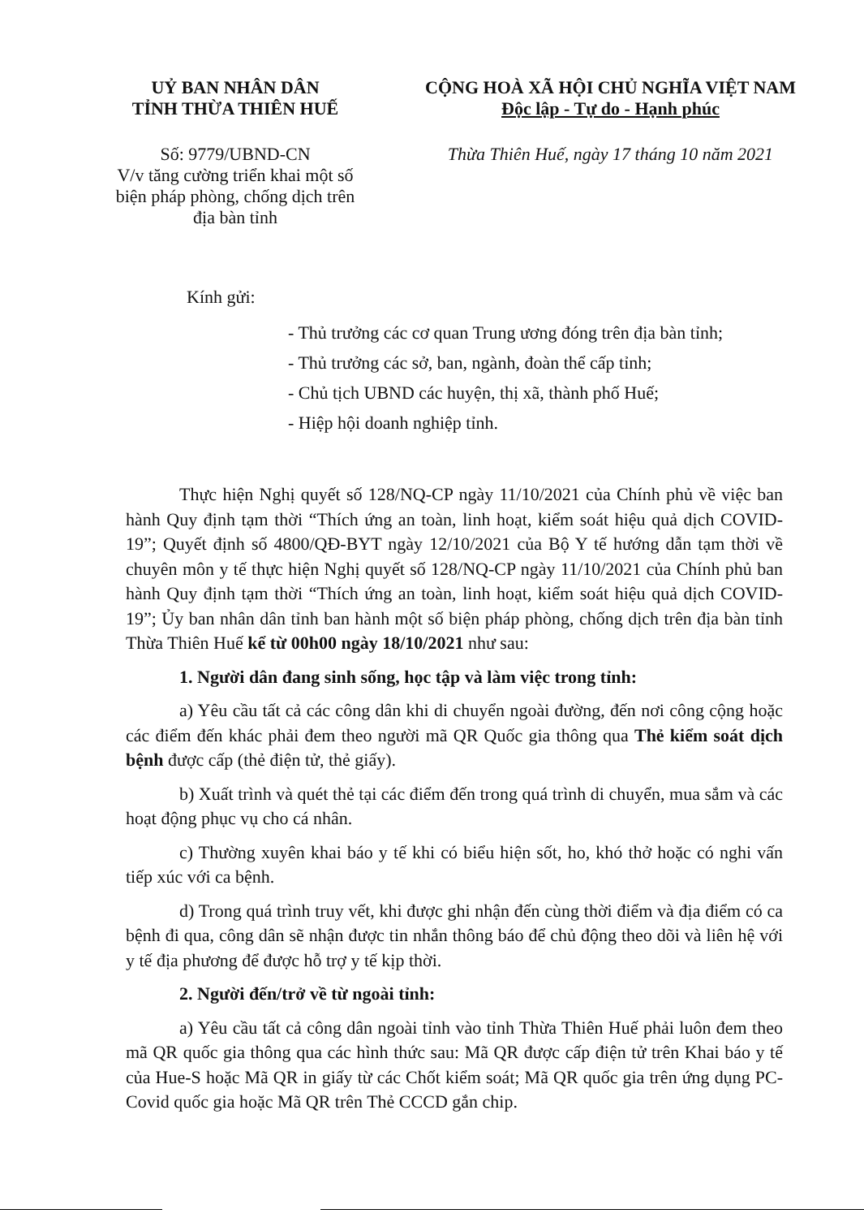UỶ BAN NHÂN DÂN
TỈNH THỪA THIÊN HUẾ
Số: 9779/UBND-CN
V/v tăng cường triển khai một số biện pháp phòng, chống dịch trên địa bàn tỉnh
CỘNG HOÀ XÃ HỘI CHỦ NGHĨA VIỆT NAM
Độc lập - Tự do - Hạnh phúc
Thừa Thiên Huế, ngày 17 tháng 10 năm 2021
Kính gửi:
- Thủ trưởng các cơ quan Trung ương đóng trên địa bàn tỉnh;
- Thủ trưởng các sở, ban, ngành, đoàn thể cấp tỉnh;
- Chủ tịch UBND các huyện, thị xã, thành phố Huế;
- Hiệp hội doanh nghiệp tỉnh.
Thực hiện Nghị quyết số 128/NQ-CP ngày 11/10/2021 của Chính phủ về việc ban hành Quy định tạm thời “Thích ứng an toàn, linh hoạt, kiểm soát hiệu quả dịch COVID-19”; Quyết định số 4800/QĐ-BYT ngày 12/10/2021 của Bộ Y tế hướng dẫn tạm thời về chuyên môn y tế thực hiện Nghị quyết số 128/NQ-CP ngày 11/10/2021 của Chính phủ ban hành Quy định tạm thời “Thích ứng an toàn, linh hoạt, kiểm soát hiệu quả dịch COVID-19”; Ủy ban nhân dân tỉnh ban hành một số biện pháp phòng, chống dịch trên địa bàn tỉnh Thừa Thiên Huế kể từ 00h00 ngày 18/10/2021 như sau:
1. Người dân đang sinh sống, học tập và làm việc trong tỉnh:
a) Yêu cầu tất cả các công dân khi di chuyển ngoài đường, đến nơi công cộng hoặc các điểm đến khác phải đem theo người mã QR Quốc gia thông qua Thẻ kiểm soát dịch bệnh được cấp (thẻ điện tử, thẻ giấy).
b) Xuất trình và quét thẻ tại các điểm đến trong quá trình di chuyển, mua sắm và các hoạt động phục vụ cho cá nhân.
c) Thường xuyên khai báo y tế khi có biểu hiện sốt, ho, khó thở hoặc có nghi vấn tiếp xúc với ca bệnh.
d) Trong quá trình truy vết, khi được ghi nhận đến cùng thời điểm và địa điểm có ca bệnh đi qua, công dân sẽ nhận được tin nhắn thông báo để chủ động theo dõi và liên hệ với y tế địa phương để được hỗ trợ y tế kịp thời.
2. Người đến/trở về từ ngoài tỉnh:
a) Yêu cầu tất cả công dân ngoài tỉnh vào tỉnh Thừa Thiên Huế phải luôn đem theo mã QR quốc gia thông qua các hình thức sau: Mã QR được cấp điện tử trên Khai báo y tế của Hue-S hoặc Mã QR in giấy từ các Chốt kiểm soát; Mã QR quốc gia trên ứng dụng PC-Covid quốc gia hoặc Mã QR trên Thẻ CCCD gắn chip.